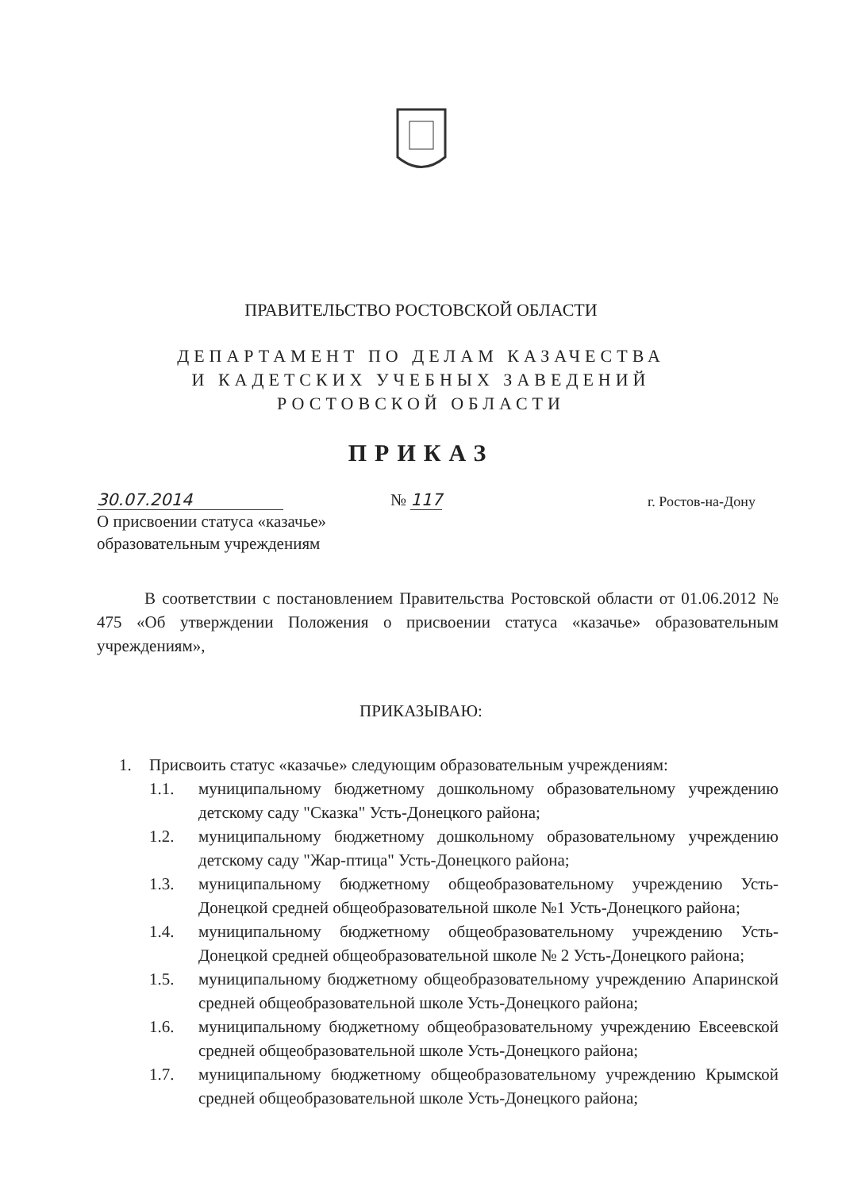ПРАВИТЕЛЬСТВО РОСТОВСКОЙ ОБЛАСТИ
ДЕПАРТАМЕНТ ПО ДЕЛАМ КАЗАЧЕСТВА
И КАДЕТСКИХ УЧЕБНЫХ ЗАВЕДЕНИЙ
РОСТОВСКОЙ ОБЛАСТИ
ПРИКАЗ
30.07.2014 № 117 г. Ростов-на-Дону
О присвоении статуса «казачье»
образовательным учреждениям
В соответствии с постановлением Правительства Ростовской области от 01.06.2012 № 475 «Об утверждении Положения о присвоении статуса «казачье» образовательным учреждениям»,
ПРИКАЗЫВАЮ:
1. Присвоить статус «казачье» следующим образовательным учреждениям:
1.1. муниципальному бюджетному дошкольному образовательному учреждению детскому саду "Сказка" Усть-Донецкого района;
1.2. муниципальному бюджетному дошкольному образовательному учреждению детскому саду "Жар-птица" Усть-Донецкого района;
1.3. муниципальному бюджетному общеобразовательному учреждению Усть-Донецкой средней общеобразовательной школе №1 Усть-Донецкого района;
1.4. муниципальному бюджетному общеобразовательному учреждению Усть-Донецкой средней общеобразовательной школе № 2 Усть-Донецкого района;
1.5. муниципальному бюджетному общеобразовательному учреждению Апаринской средней общеобразовательной школе Усть-Донецкого района;
1.6. муниципальному бюджетному общеобразовательному учреждению Евсеевской средней общеобразовательной школе Усть-Донецкого района;
1.7. муниципальному бюджетному общеобразовательному учреждению Крымской средней общеобразовательной школе Усть-Донецкого района;